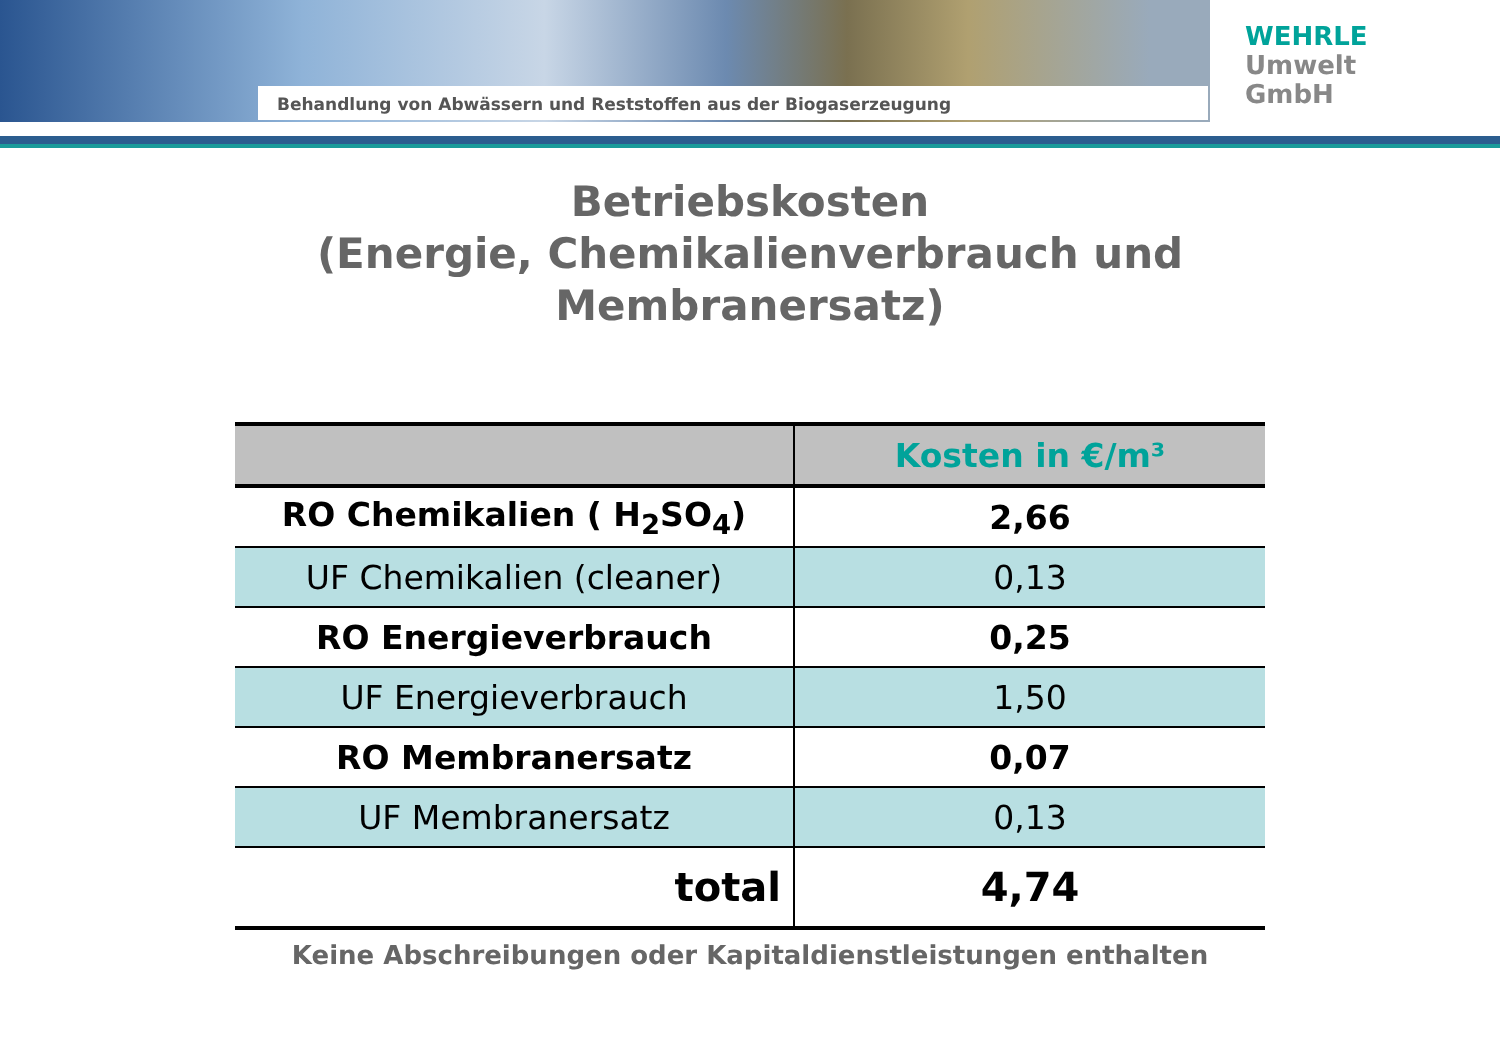WEHRLE
Umwelt
GmbH
Behandlung von Abwässern und Reststoffen aus der Biogaserzeugung
Betriebskosten
(Energie, Chemikalienverbrauch und
Membranersatz)
| | Kosten in €/m³ |
| --- | --- |
| RO Chemikalien ( H<sub>2</sub>SO<sub>4</sub>) | 2,66 |
| UF Chemikalien (cleaner) | 0,13 |
| RO Energieverbrauch | 0,25 |
| UF Energieverbrauch | 1,50 |
| RO Membranersatz | 0,07 |
| UF Membranersatz | 0,13 |
| total | 4,74 |
Keine Abschreibungen oder Kapitaldienstleistungen enthalten